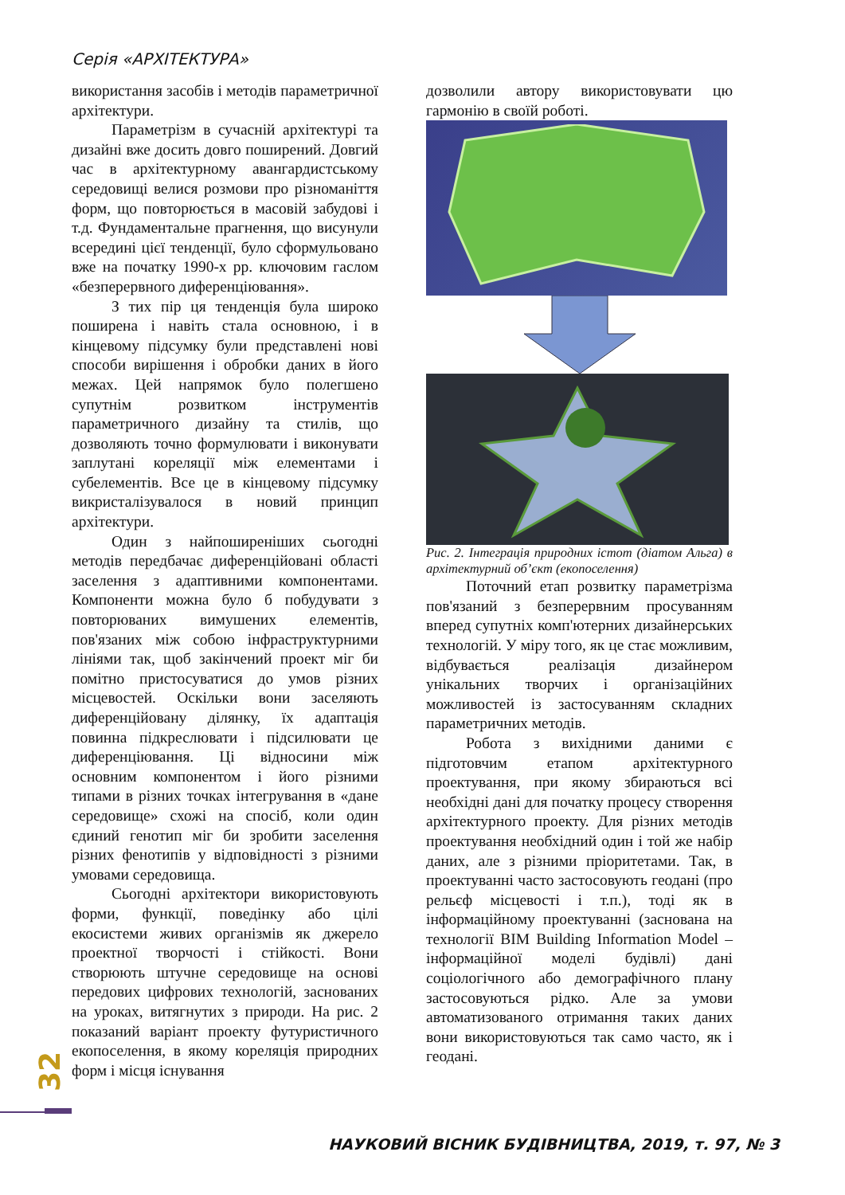Серія «АРХІТЕКТУРА»
використання засобів і методів параметричної архітектури.
Параметрізм в сучасній архітектурі та дизайні вже досить довго поширений. Довгий час в архітектурному авангардистському середовищі велися розмови про різноманіття форм, що повторюється в масовій забудові і т.д. Фундаментальне прагнення, що висунули всередині цієї тенденції, було сформульовано вже на початку 1990-х рр. ключовим гаслом «безперервного диференціювання».
З тих пір ця тенденція була широко поширена і навіть стала основною, і в кінцевому підсумку були представлені нові способи вирішення і обробки даних в його межах. Цей напрямок було полегшено супутнім розвитком інструментів параметричного дизайну та стилів, що дозволяють точно формулювати і виконувати заплутані кореляції між елементами і субелементів. Все це в кінцевому підсумку викристалізувалося в новий принцип архітектури.
Один з найпоширеніших сьогодні методів передбачає диференційовані області заселення з адаптивними компонентами. Компоненти можна було б побудувати з повторюваних вимушених елементів, пов'язаних між собою інфраструктурними лініями так, щоб закінчений проект міг би помітно пристосуватися до умов різних місцевостей. Оскільки вони заселяють диференційовану ділянку, їх адаптація повинна підкреслювати і підсилювати це диференціювання. Ці відносини між основним компонентом і його різними типами в різних точках інтегрування в «дане середовище» схожі на спосіб, коли один єдиний генотип міг би зробити заселення різних фенотипів у відповідності з різними умовами середовища.
Сьогодні архітектори використовують форми, функції, поведінку або цілі екосистеми живих організмів як джерело проектної творчості і стійкості. Вони створюють штучне середовище на основі передових цифрових технологій, заснованих на уроках, витягнутих з природи. На рис. 2 показаний варіант проекту футуристичного екопоселення, в якому кореляція природних форм і місця існування
дозволили автору використовувати цю гармонію в своїй роботі.
Рис. 2. Інтеграція природних істот (діатом Альга) в архітектурний об’єкт (екопоселення)
Поточний етап розвитку параметрізма пов'язаний з безперервним просуванням вперед супутніх комп'ютерних дизайнерських технологій. У міру того, як це стає можливим, відбувається реалізація дизайнером унікальних творчих і організаційних можливостей із застосуванням складних параметричних методів.
Робота з вихідними даними є підготовчим етапом архітектурного проектування, при якому збираються всі необхідні дані для початку процесу створення архітектурного проекту. Для різних методів проектування необхідний один і той же набір даних, але з різними пріоритетами. Так, в проектуванні часто застосовують геодані (про рельєф місцевості і т.п.), тоді як в інформаційному проектуванні (заснована на технології BIM Building Information Model – інформаційної моделі будівлі) дані соціологічного або демографічного плану застосовуються рідко. Але за умови автоматизованого отримання таких даних вони використовуються так само часто, як і геодані.
32
НАУКОВИЙ ВІСНИК БУДІВНИЦТВА, 2019, т. 97, № 3